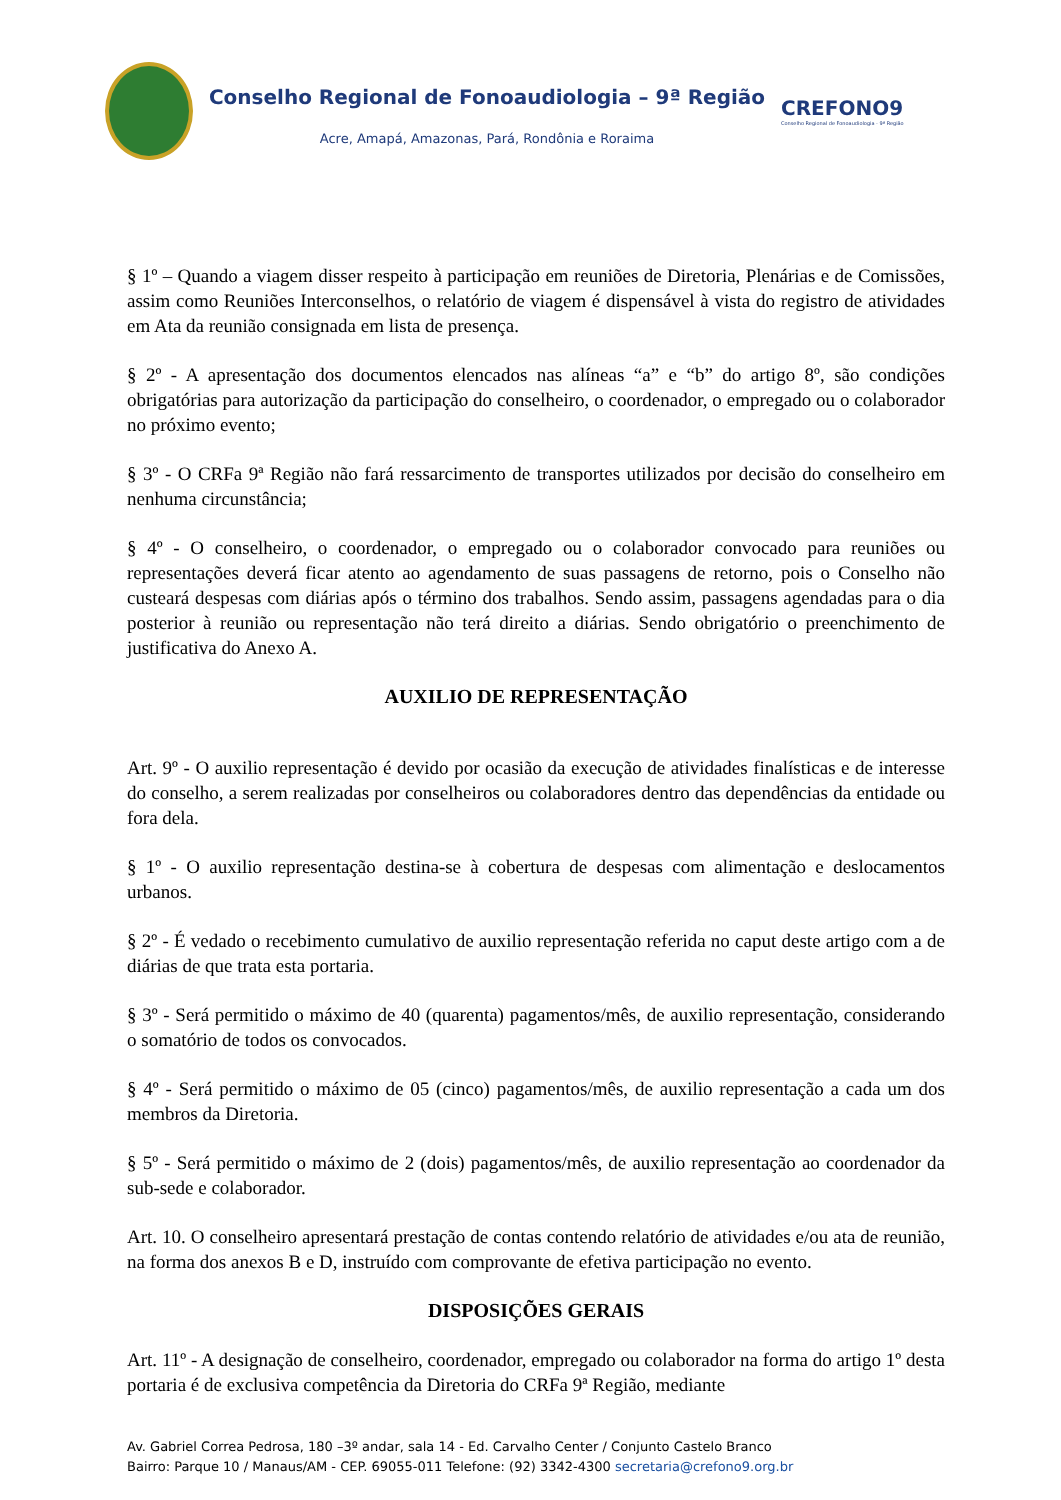Conselho Regional de Fonoaudiologia – 9ª Região
Acre, Amapá, Amazonas, Pará, Rondônia e Roraima
CREFONO9
Conselho Regional de Fonoaudiologia - 9ª Região
§ 1º – Quando a viagem disser respeito à participação em reuniões de Diretoria, Plenárias e de Comissões, assim como Reuniões Interconselhos, o relatório de viagem é dispensável à vista do registro de atividades em Ata da reunião consignada em lista de presença.
§ 2º - A apresentação dos documentos elencados nas alíneas “a” e “b” do artigo 8º, são condições obrigatórias para autorização da participação do conselheiro, o coordenador, o empregado ou o colaborador no próximo evento;
§ 3º - O CRFa 9ª Região não fará ressarcimento de transportes utilizados por decisão do conselheiro em nenhuma circunstância;
§ 4º - O conselheiro, o coordenador, o empregado ou o colaborador convocado para reuniões ou representações deverá ficar atento ao agendamento de suas passagens de retorno, pois o Conselho não custeará despesas com diárias após o término dos trabalhos. Sendo assim, passagens agendadas para o dia posterior à reunião ou representação não terá direito a diárias. Sendo obrigatório o preenchimento de justificativa do Anexo A.
AUXILIO DE REPRESENTAÇÃO
Art. 9º - O auxilio representação é devido por ocasião da execução de atividades finalísticas e de interesse do conselho, a serem realizadas por conselheiros ou colaboradores dentro das dependências da entidade ou fora dela.
§ 1º - O auxilio representação destina-se à cobertura de despesas com alimentação e deslocamentos urbanos.
§ 2º - É vedado o recebimento cumulativo de auxilio representação referida no caput deste artigo com a de diárias de que trata esta portaria.
§ 3º - Será permitido o máximo de 40 (quarenta) pagamentos/mês, de auxilio representação, considerando o somatório de todos os convocados.
§ 4º - Será permitido o máximo de 05 (cinco) pagamentos/mês, de auxilio representação a cada um dos membros da Diretoria.
§ 5º - Será permitido o máximo de 2 (dois) pagamentos/mês, de auxilio representação ao coordenador da sub-sede e colaborador.
Art. 10. O conselheiro apresentará prestação de contas contendo relatório de atividades e/ou ata de reunião, na forma dos anexos B e D, instruído com comprovante de efetiva participação no evento.
DISPOSIÇÕES GERAIS
Art. 11º - A designação de conselheiro, coordenador, empregado ou colaborador na forma do artigo 1º desta portaria é de exclusiva competência da Diretoria do CRFa 9ª Região, mediante
Av. Gabriel Correa Pedrosa, 180 –3º andar, sala 14 - Ed. Carvalho Center / Conjunto Castelo Branco
Bairro: Parque 10 / Manaus/AM - CEP. 69055-011 Telefone: (92) 3342-4300 secretaria@crefono9.org.br